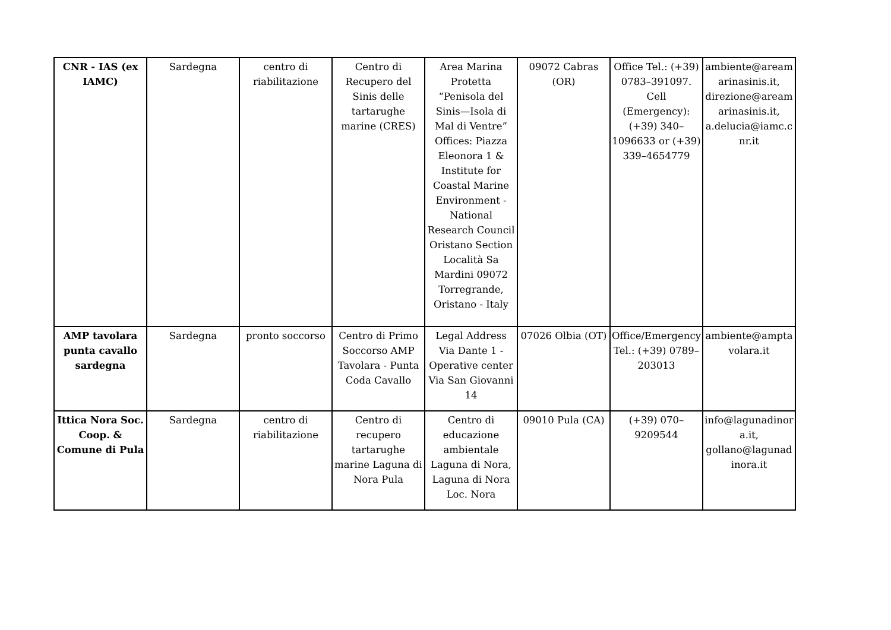| CNR - IAS (ex IAMC) | Sardegna | centro di riabilitazione | Centro di Recupero del Sinis delle tartarughe marine (CRES) | Area Marina Protetta “Penisola del Sinis—Isola di Mal di Ventre” Offices: Piazza Eleonora 1 & Institute for Coastal Marine Environment - National Research Council Oristano Section Località Sa Mardini 09072 Torregrande, Oristano - Italy | 09072 Cabras (OR) | Office Tel.: (+39) 0783–391097. Cell (Emergency): (+39) 340–1096633 or (+39) 339–4654779 | ambiente@areamarinasinis.it, direzione@areamarinasinis.it, a.delucia@iamc.cnr.it |
| AMP tavolara punta cavallo sardegna | Sardegna | pronto soccorso | Centro di Primo Soccorso AMP Tavolara - Punta Coda Cavallo | Legal Address Via Dante 1 - Operative center Via San Giovanni 14 | 07026 Olbia (OT) | Office/Emergency Tel.: (+39) 0789–203013 | ambiente@amptavolara.it |
| Ittica Nora Soc. Coop. & Comune di Pula | Sardegna | centro di riabilitazione | Centro di recupero tartarughe marine Laguna di Nora Pula | Centro di educazione ambientale Laguna di Nora, Laguna di Nora Loc. Nora | 09010 Pula (CA) | (+39) 070–9209544 | info@lagunadinora.it, gollano@lagunadinora.it |